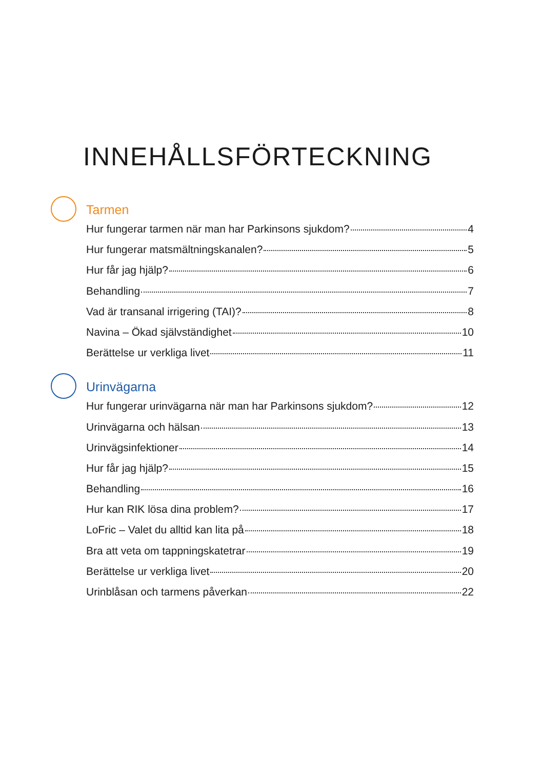INNEHÅLLSFÖRTECKNING
Tarmen
Hur fungerar tarmen när man har Parkinsons sjukdom? 4
Hur fungerar matsmältningskanalen? 5
Hur får jag hjälp? 6
Behandling 7
Vad är transanal irrigering (TAI)? 8
Navina – Ökad självständighet 10
Berättelse ur verkliga livet 11
Urinvägarna
Hur fungerar urinvägarna när man har Parkinsons sjukdom? 12
Urinvägarna och hälsan 13
Urinvägsinfektioner 14
Hur får jag hjälp? 15
Behandling 16
Hur kan RIK lösa dina problem? 17
LoFric – Valet du alltid kan lita på 18
Bra att veta om tappningskatetrar 19
Berättelse ur verkliga livet 20
Urinblåsan och tarmens påverkan 22